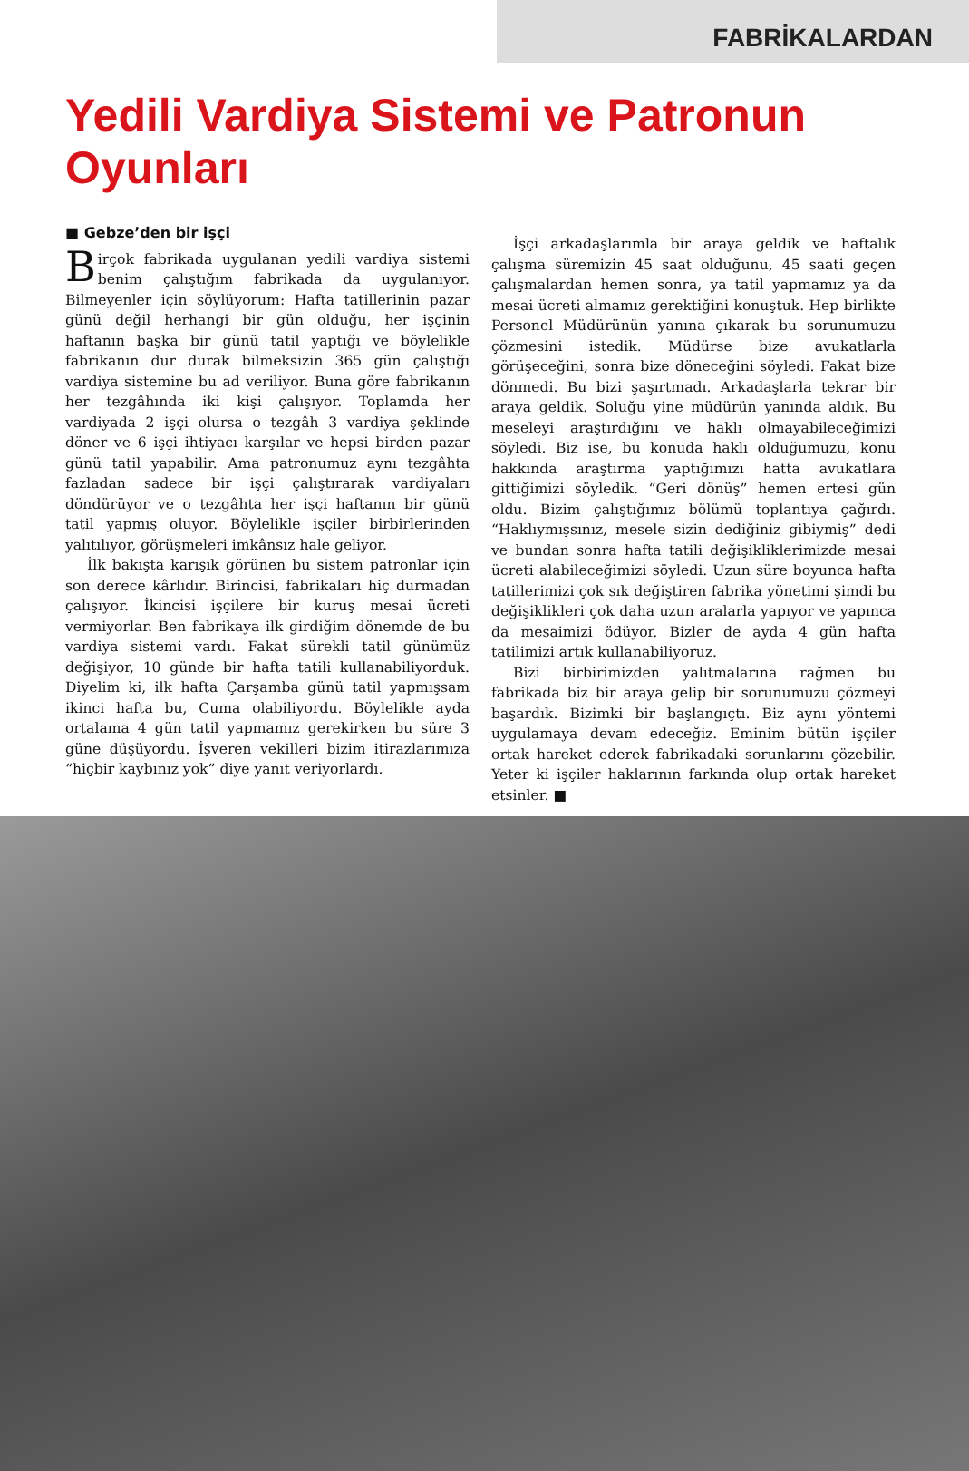FABRİKALARDAN
Yedili Vardiya Sistemi ve Patronun Oyunları
■ Gebze’den bir işçi
Birçok fabrikada uygulanan yedili vardiya sistemi benim çalıştığım fabrikada da uygulanıyor. Bilmeyenler için söylüyorum: Hafta tatillerinin pazar günü değil herhangi bir gün olduğu, her işçinin haftanın başka bir günü tatil yaptığı ve böylelikle fabrikanın dur durak bilmeksizin 365 gün çalıştığı vardiya sistemine bu ad veriliyor. Buna göre fabrikanın her tezgâhında iki kişi çalışıyor. Toplamda her vardiyada 2 işçi olursa o tezgâh 3 vardiya şeklinde döner ve 6 işçi ihtiyacı karşılar ve hepsi birden pazar günü tatil yapabilir. Ama patronumuz aynı tezgâhta fazladan sadece bir işçi çalıştırarak vardiyaları döndürüyor ve o tezgâhta her işçi haftanın bir günü tatil yapmış oluyor. Böylelikle işçiler birbirlerinden yalıtılıyor, görüşmeleri imkânsız hale geliyor.
İlk bakışta karışık görünen bu sistem patronlar için son derece kârlıdır. Birincisi, fabrikaları hiç durmadan çalışıyor. İkincisi işçilere bir kuruş mesai ücreti vermiyorlar. Ben fabrikaya ilk girdiğim dönemde de bu vardiya sistemi vardı. Fakat sürekli tatil günümüz değişiyor, 10 günde bir hafta tatili kullanabiliyorduk. Diyelim ki, ilk hafta Çarşamba günü tatil yapmışsam ikinci hafta bu, Cuma olabiliyordu. Böylelikle ayda ortalama 4 gün tatil yapmamız gerekirken bu süre 3 güne düşüyordu. İşveren vekilleri bizim itirazlarımıza “hiçbir kaybınız yok” diye yanıt veriyorlardı.
İşçi arkadaşlarımla bir araya geldik ve haftalık çalışma süremizin 45 saat olduğunu, 45 saati geçen çalışmalardan hemen sonra, ya tatil yapmamız ya da mesai ücreti almamız gerektiğini konuştuk. Hep birlikte Personel Müdürünün yanına çıkarak bu sorunumuzu çözmesini istedik. Müdürse bize avukatlarla görüşeceğini, sonra bize döneceğini söyledi. Fakat bize dönmedi. Bu bizi şaşırtmadı. Arkadaşlarla tekrar bir araya geldik. Soluğu yine müdürün yanında aldık. Bu meseleyi araştırdığını ve haklı olmayabileceğimizi söyledi. Biz ise, bu konuda haklı olduğumuzu, konu hakkında araştırma yaptığımızı hatta avukatlara gittiğimizi söyledik. “Geri dönüş” hemen ertesi gün oldu. Bizim çalıştığımız bölümü toplantıya çağırdı. “Haklıymışsınız, mesele sizin dediğiniz gibiymiş” dedi ve bundan sonra hafta tatili değişikliklerimizde mesai ücreti alabileceğimizi söyledi. Uzun süre boyunca hafta tatillerimizi çok sık değiştiren fabrika yönetimi şimdi bu değişiklikleri çok daha uzun aralarla yapıyor ve yapınca da mesaimizi ödüyor. Bizler de ayda 4 gün hafta tatilimizi artık kullanabiliyoruz.
Bizi birbirimizden yalıtmalarına rağmen bu fabrikada biz bir araya gelip bir sorunumuzu çözmeyi başardık. Bizimki bir başlangıçtı. Biz aynı yöntemi uygulamaya devam edeceğiz. Eminim bütün işçiler ortak hareket ederek fabrikadaki sorunlarını çözebilir. Yeter ki işçiler haklarının farkında olup ortak hareket etsinler. ■